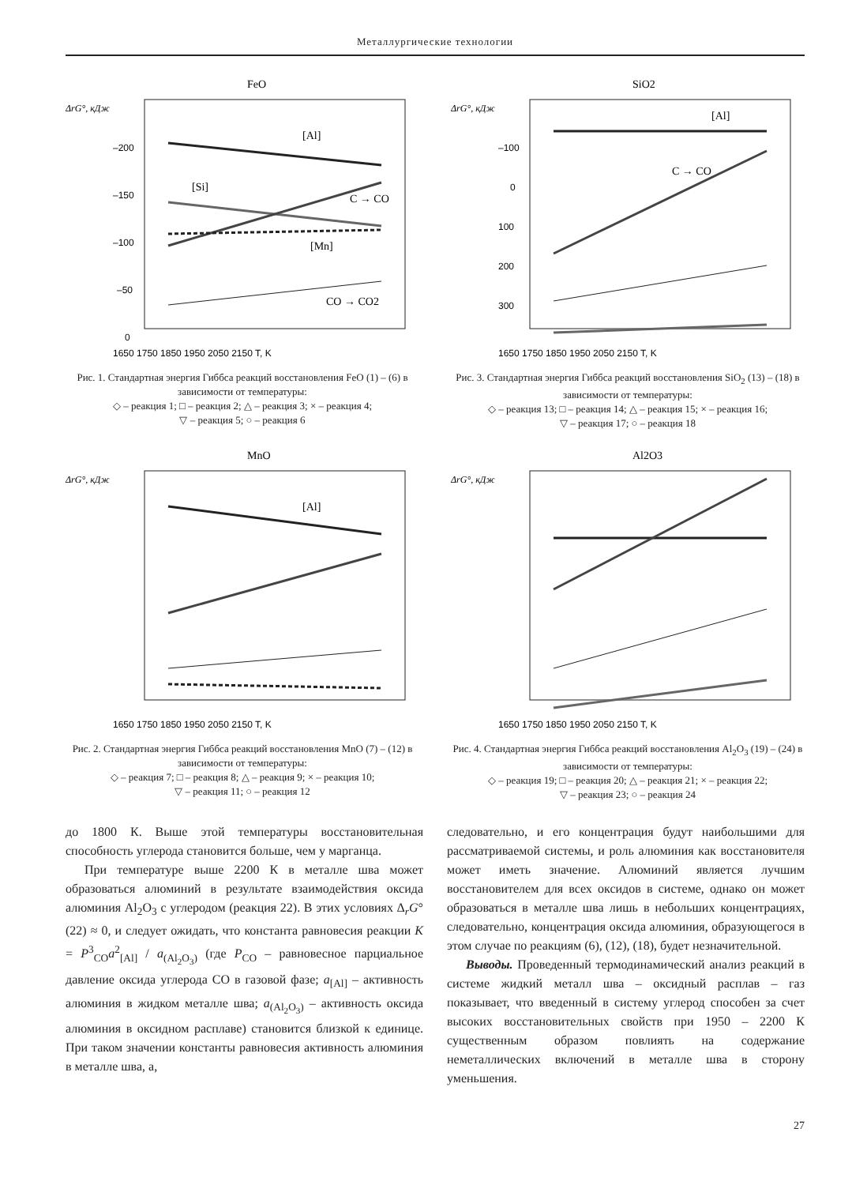Металлургические технологии
FeO
ΔrG°, кДж
–200
–150
–100
–50
0
[Al]
[Si]
C → CO
[Mn]
CO → CO2
1650 1750 1850 1950 2050 2150 T, K
Рис. 1. Стандартная энергия Гиббса реакций восстановления FeO (1) – (6) в зависимости от температуры:
◇ – реакция 1; □ – реакция 2; △ – реакция 3; × – реакция 4;
▽ – реакция 5; ○ – реакция 6
SiO2
ΔrG°, кДж
–100
0
100
200
300
[Al]
C → CO
1650 1750 1850 1950 2050 2150 T, K
Рис. 3. Стандартная энергия Гиббса реакций восстановления SiO<sub>2</sub> (13) – (18) в зависимости от температуры:
◇ – реакция 13; □ – реакция 14; △ – реакция 15; × – реакция 16;
▽ – реакция 17; ○ – реакция 18
MnO
ΔrG°, кДж
[Al]
1650 1750 1850 1950 2050 2150 T, K
Рис. 2. Стандартная энергия Гиббса реакций восстановления MnO (7) – (12) в зависимости от температуры:
◇ – реакция 7; □ – реакция 8; △ – реакция 9; × – реакция 10;
▽ – реакция 11; ○ – реакция 12
Al2O3
ΔrG°, кДж
1650 1750 1850 1950 2050 2150 T, K
Рис. 4. Стандартная энергия Гиббса реакций восстановления Al<sub>2</sub>O<sub>3</sub> (19) – (24) в зависимости от температуры:
◇ – реакция 19; □ – реакция 20; △ – реакция 21; × – реакция 22;
▽ – реакция 23; ○ – реакция 24
до 1800 К. Выше этой температуры восстановительная способность углерода становится больше, чем у марганца.
При температуре выше 2200 К в металле шва может образоваться алюминий в результате взаимодействия оксида алюминия Al<sub>2</sub>O<sub>3</sub> с углеродом (реакция 22). В этих условиях Δ<sub>r</sub>G°(22) ≈ 0, и следует ожидать, что константа равновесия реакции K = P<sup>3</sup><sub>CO</sub>a<sup>2</sup><sub>[Al]</sub> / a<sub>(Al<sub>2</sub>O<sub>3</sub>)</sub> (где P<sub>CO</sub> – равновесное парциальное давление оксида углерода CO в газовой фазе; a<sub>[Al]</sub> – активность алюминия в жидком металле шва; a<sub>(Al<sub>2</sub>O<sub>3</sub>)</sub> – активность оксида алюминия в оксидном расплаве) становится близкой к единице. При таком значении константы равновесия активность алюминия в металле шва, а,
следовательно, и его концентрация будут наибольшими для рассматриваемой системы, и роль алюминия как восстановителя может иметь значение. Алюминий является лучшим восстановителем для всех оксидов в системе, однако он может образоваться в металле шва лишь в небольших концентрациях, следовательно, концентрация оксида алюминия, образующегося в этом случае по реакциям (6), (12), (18), будет незначительной.
Выводы. Проведенный термодинамический анализ реакций в системе жидкий металл шва – оксидный расплав – газ показывает, что введенный в систему углерод способен за счет высоких восстановительных свойств при 1950 – 2200 К существенным образом повлиять на содержание неметаллических включений в металле шва в сторону уменьшения.
27